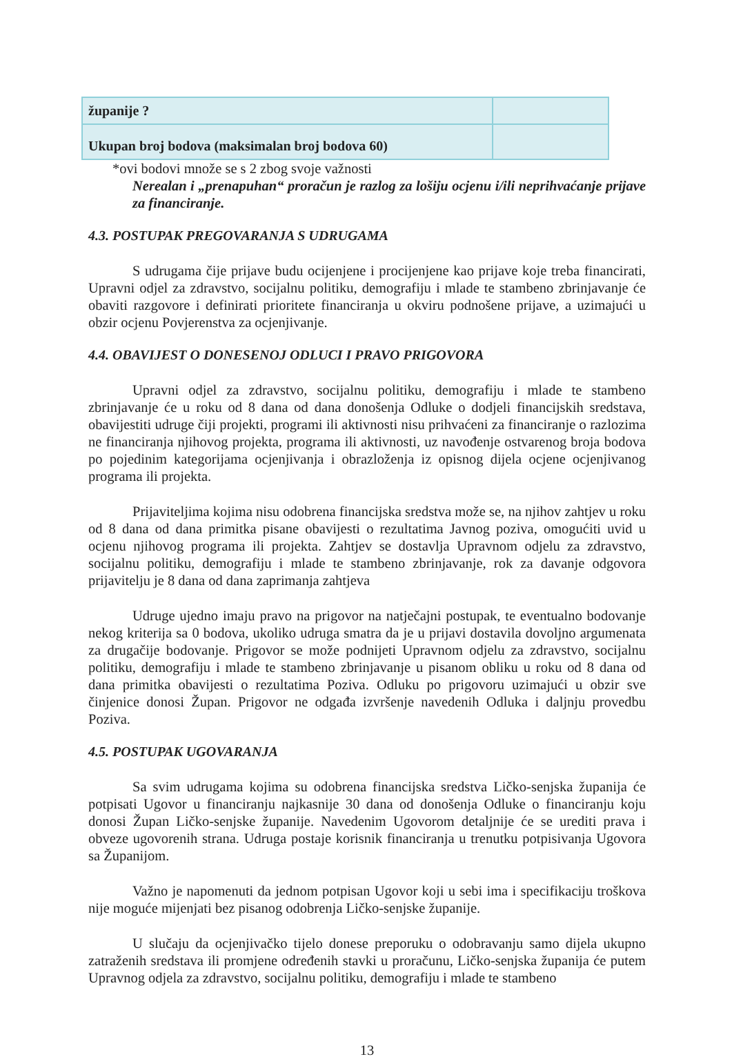| županije ? | |
| Ukupan broj bodova (maksimalan broj bodova 60) | |
*ovi bodovi množe se s 2 zbog svoje važnosti
Nerealan i „prenapuhan“ proračun je razlog za lošiju ocjenu i/ili neprihvaćanje prijave za financiranje.
4.3. POSTUPAK PREGOVARANJA S UDRUGAMA
S udrugama čije prijave budu ocijenjene i procijenjene kao prijave koje treba financirati, Upravni odjel za zdravstvo, socijalnu politiku, demografiju i mlade te stambeno zbrinjavanje će obaviti razgovore i definirati prioritete financiranja u okviru podnošene prijave, a uzimajući u obzir ocjenu Povjerenstva za ocjenjivanje.
4.4. OBAVIJEST O DONESENOJ ODLUCI I PRAVO PRIGOVORA
Upravni odjel za zdravstvo, socijalnu politiku, demografiju i mlade te stambeno zbrinjavanje će u roku od 8 dana od dana donošenja Odluke o dodjeli financijskih sredstava, obavijestiti udruge čiji projekti, programi ili aktivnosti nisu prihvaćeni za financiranje o razlozima ne financiranja njihovog projekta, programa ili aktivnosti, uz navođenje ostvarenog broja bodova po pojedinim kategorijama ocjenjivanja i obrazloženja iz opisnog dijela ocjene ocjenjivanog programa ili projekta.
Prijaviteljima kojima nisu odobrena financijska sredstva može se, na njihov zahtjev u roku od 8 dana od dana primitka pisane obavijesti o rezultatima Javnog poziva, omogućiti uvid u ocjenu njihovog programa ili projekta. Zahtjev se dostavlja Upravnom odjelu za zdravstvo, socijalnu politiku, demografiju i mlade te stambeno zbrinjavanje, rok za davanje odgovora prijavitelju je 8 dana od dana zaprimanja zahtjeva
Udruge ujedno imaju pravo na prigovor na natječajni postupak, te eventualno bodovanje nekog kriterija sa 0 bodova, ukoliko udruga smatra da je u prijavi dostavila dovoljno argumenata za drugačije bodovanje. Prigovor se može podnijeti Upravnom odjelu za zdravstvo, socijalnu politiku, demografiju i mlade te stambeno zbrinjavanje u pisanom obliku u roku od 8 dana od dana primitka obavijesti o rezultatima Poziva. Odluku po prigovoru uzimajući u obzir sve činjenice donosi Župan. Prigovor ne odgađa izvršenje navedenih Odluka i daljnju provedbu Poziva.
4.5. POSTUPAK UGOVARANJA
Sa svim udrugama kojima su odobrena financijska sredstva Ličko-senjska županija će potpisati Ugovor u financiranju najkasnije 30 dana od donošenja Odluke o financiranju koju donosi Župan Ličko-senjske županije. Navedenim Ugovorom detaljnije će se urediti prava i obveze ugovorenih strana. Udruga postaje korisnik financiranja u trenutku potpisivanja Ugovora sa Županijom.
Važno je napomenuti da jednom potpisan Ugovor koji u sebi ima i specifikaciju troškova nije moguće mijenjati bez pisanog odobrenja Ličko-senjske županije.
U slučaju da ocjenjivačko tijelo donese preporuku o odobravanju samo dijela ukupno zatraženih sredstava ili promjene određenih stavki u proračunu, Ličko-senjska županija će putem Upravnog odjela za zdravstvo, socijalnu politiku, demografiju i mlade te stambeno
13